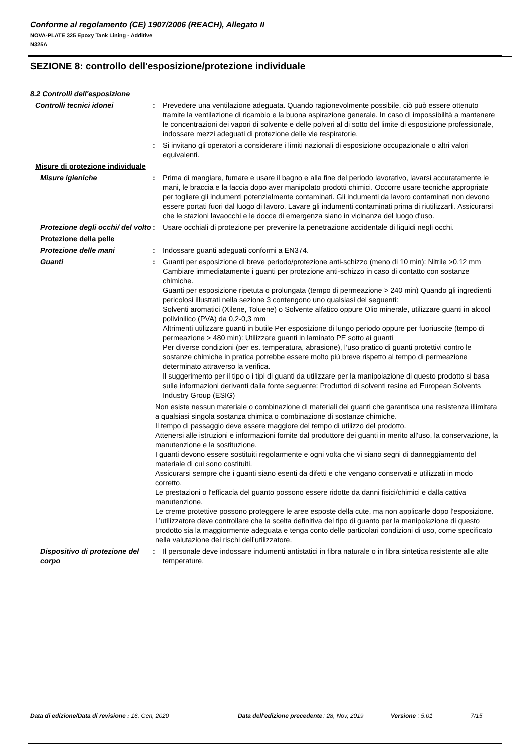Conforme al regolamento (CE) 1907/2006 (REACH), Allegato II
NOVA-PLATE 325 Epoxy Tank Lining - Additive
N325A
SEZIONE 8: controllo dell'esposizione/protezione individuale
8.2 Controlli dell'esposizione
Controlli tecnici idonei : Prevedere una ventilazione adeguata. Quando ragionevolmente possibile, ciò può essere ottenuto tramite la ventilazione di ricambio e la buona aspirazione generale. In caso di impossibilità a mantenere le concentrazioni dei vapori di solvente e delle polveri al di sotto del limite di esposizione professionale, indossare mezzi adeguati di protezione delle vie respiratorie.
: Si invitano gli operatori a considerare i limiti nazionali di esposizione occupazionale o altri valori equivalenti.
Misure di protezione individuale
Misure igieniche : Prima di mangiare, fumare e usare il bagno e alla fine del periodo lavorativo, lavarsi accuratamente le mani, le braccia e la faccia dopo aver manipolato prodotti chimici. Occorre usare tecniche appropriate per togliere gli indumenti potenzialmente contaminati. Gli indumenti da lavoro contaminati non devono essere portati fuori dal luogo di lavoro. Lavare gli indumenti contaminati prima di riutilizzarli. Assicurarsi che le stazioni lavaocchi e le docce di emergenza siano in vicinanza del luogo d'uso.
Protezione degli occhi/ del volto
: Usare occhiali di protezione per prevenire la penetrazione accidentale di liquidi negli occhi.
Protezione della pelle
Protezione delle mani : Indossare guanti adeguati conformi a EN374.
Guanti : Guanti per esposizione di breve periodo/protezione anti-schizzo (meno di 10 min): Nitrile >0,12 mm
Cambiare immediatamente i guanti per protezione anti-schizzo in caso di contatto con sostanze chimiche.
Guanti per esposizione ripetuta o prolungata (tempo di permeazione > 240 min) Quando gli ingredienti pericolosi illustrati nella sezione 3 contengono uno qualsiasi dei seguenti:
Solventi aromatici (Xilene, Toluene) o Solvente alfatico oppure Olio minerale, utilizzare guanti in alcool polivinilico (PVA) da 0,2-0,3 mm
Altrimenti utilizzare guanti in butile Per esposizione di lungo periodo oppure per fuoriuscite (tempo di permeazione > 480 min): Utilizzare guanti in laminato PE sotto ai guanti
Per diverse condizioni (per es. temperatura, abrasione), l’uso pratico di guanti protettivi contro le sostanze chimiche in pratica potrebbe essere molto più breve rispetto al tempo di permeazione determinato attraverso la verifica.
Il suggerimento per il tipo o i tipi di guanti da utilizzare per la manipolazione di questo prodotto si basa sulle informazioni derivanti dalla fonte seguente: Produttori di solventi resine ed European Solvents Industry Group (ESIG)
Non esiste nessun materiale o combinazione di materiali dei guanti che garantisca una resistenza illimitata a qualsiasi singola sostanza chimica o combinazione di sostanze chimiche.
Il tempo di passaggio deve essere maggiore del tempo di utilizzo del prodotto.
Attenersi alle istruzioni e informazioni fornite dal produttore dei guanti in merito all'uso, la conservazione, la manutenzione e la sostituzione.
I guanti devono essere sostituiti regolarmente e ogni volta che vi siano segni di danneggiamento del materiale di cui sono costituiti.
Assicurarsi sempre che i guanti siano esenti da difetti e che vengano conservati e utilizzati in modo corretto.
Le prestazioni o l'efficacia del guanto possono essere ridotte da danni fisici/chimici e dalla cattiva manutenzione.
Le creme protettive possono proteggere le aree esposte della cute, ma non applicarle dopo l'esposizione.
L’utilizzatore deve controllare che la scelta definitiva del tipo di guanto per la manipolazione di questo prodotto sia la maggiormente adeguata e tenga conto delle particolari condizioni di uso, come specificato nella valutazione dei rischi dell’utilizzatore.
Dispositivo di protezione del corpo
: Il personale deve indossare indumenti antistatici in fibra naturale o in fibra sintetica resistente alle alte temperature.
Data di edizione/Data di revisione : 16, Gen, 2020 Data dell'edizione precedente
: 28, Nov, 2019 Versione : 5.01 7/15